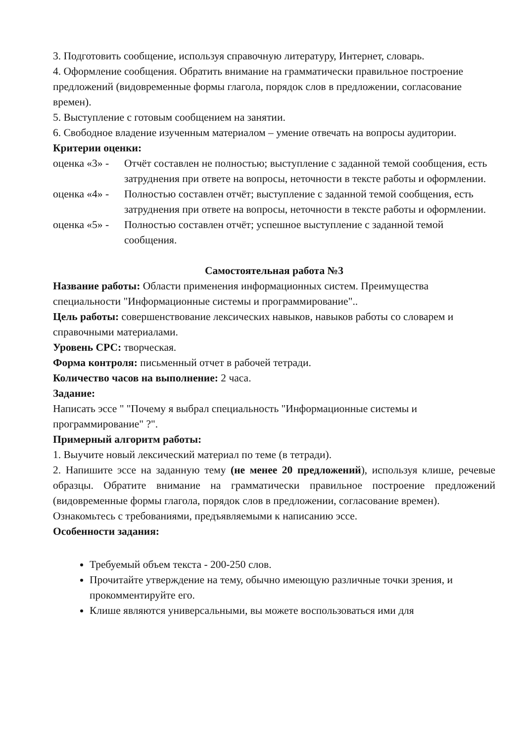3. Подготовить сообщение, используя справочную литературу, Интернет, словарь.
4. Оформление сообщения. Обратить внимание на грамматически правильное построение предложений (видовременные формы глагола, порядок слов в предложении, согласование времен).
5. Выступление с готовым сообщением на занятии.
6. Свободное владение изученным материалом – умение отвечать на вопросы аудитории.
Критерии оценки:
оценка «3» - Отчёт составлен не полностью; выступление с заданной темой сообщения, есть затруднения при ответе на вопросы, неточности в тексте работы и оформлении.
оценка «4» - Полностью составлен отчёт; выступление с заданной темой сообщения, есть затруднения при ответе на вопросы, неточности в тексте работы и оформлении.
оценка «5» - Полностью составлен отчёт; успешное выступление с заданной темой сообщения.
Самостоятельная работа №3
Название работы: Области применения информационных систем. Преимущества специальности "Информационные системы и программирование"..
Цель работы: совершенствование лексических навыков, навыков работы со словарем и справочными материалами.
Уровень СРС: творческая.
Форма контроля: письменный отчет в рабочей тетради.
Количество часов на выполнение: 2 часа.
Задание:
Написать эссе " "Почему я выбрал специальность "Информационные системы и программирование" ?".
Примерный алгоритм работы:
1. Выучите новый лексический материал по теме (в тетради).
2. Напишите эссе на заданную тему (не менее 20 предложений), используя клише, речевые образцы. Обратите внимание на грамматически правильное построение предложений (видовременные формы глагола, порядок слов в предложении, согласование времен).
Ознакомьтесь с требованиями, предъявляемыми к написанию эссе.
Особенности задания:
Требуемый объем текста - 200-250 слов.
Прочитайте утверждение на тему, обычно имеющую различные точки зрения, и прокомментируйте его.
Клише являются универсальными, вы можете воспользоваться ими для